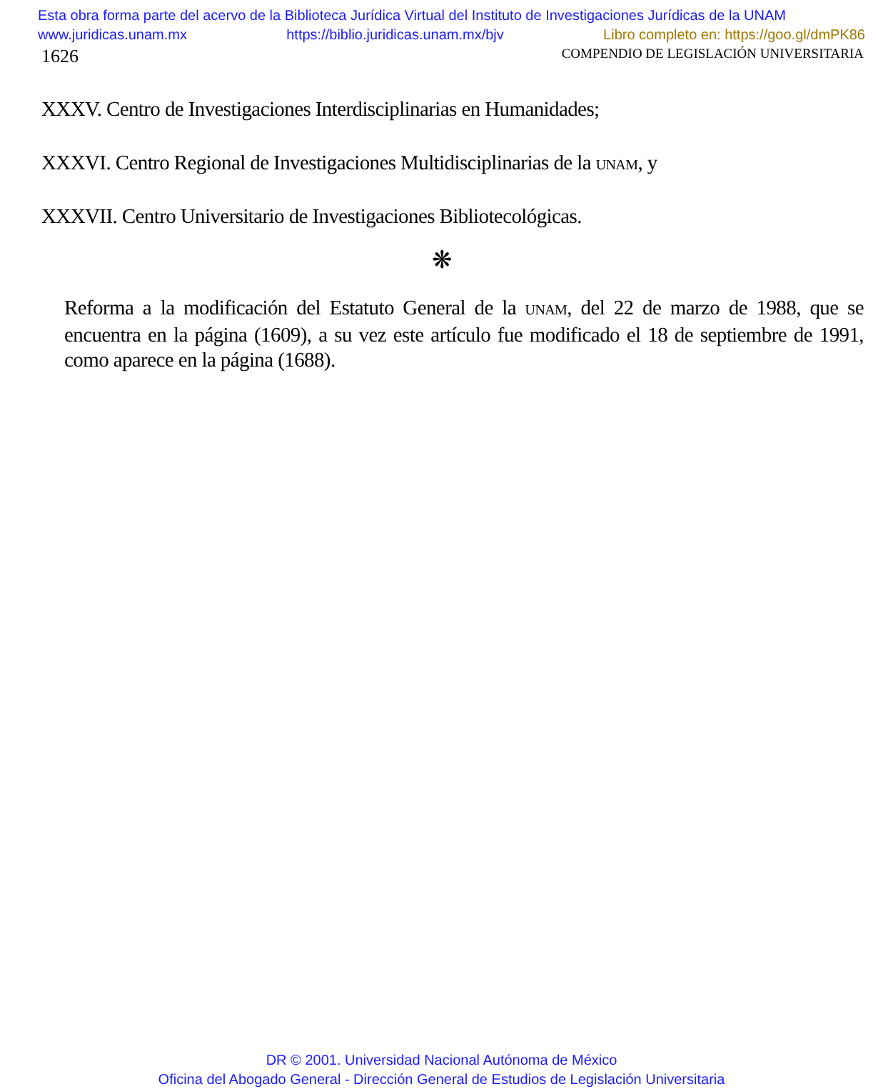Esta obra forma parte del acervo de la Biblioteca Jurídica Virtual del Instituto de Investigaciones Jurídicas de la UNAM
www.juridicas.unam.mx https://biblio.juridicas.unam.mx/bjv Libro completo en: https://goo.gl/dmPK86
1626 COMPENDIO DE LEGISLACIÓN UNIVERSITARIA
XXXV. Centro de Investigaciones Interdisciplinarias en Humanidades;
XXXVI. Centro Regional de Investigaciones Multidisciplinarias de la UNAM, y
XXXVII. Centro Universitario de Investigaciones Bibliotecológicas.
❋
Reforma a la modificación del Estatuto General de la UNAM, del 22 de marzo de 1988, que se encuentra en la página (1609), a su vez este artículo fue modificado el 18 de septiembre de 1991, como aparece en la página (1688).
DR © 2001. Universidad Nacional Autónoma de México
Oficina del Abogado General - Dirección General de Estudios de Legislación Universitaria